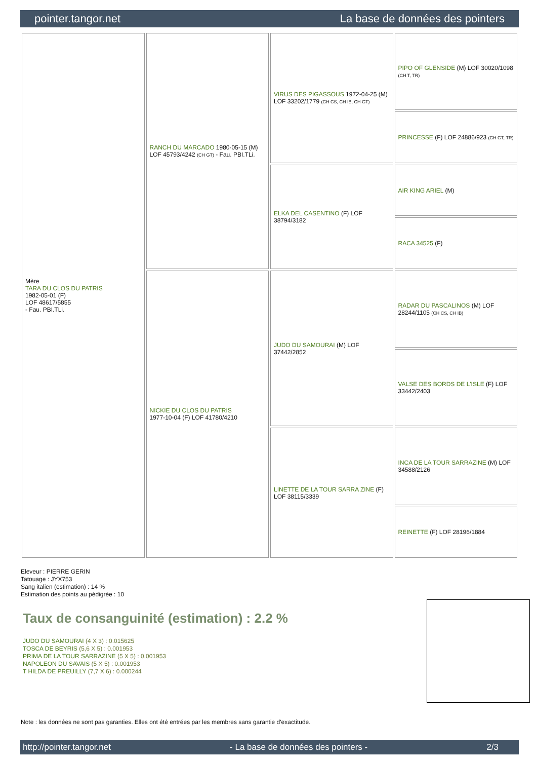pointer.tangor.net La base de données des pointers
| Mère TARA DU CLOS DU PATRIS 1982-05-01 (F) LOF 48617/5855 - Fau. PBI.TLi. | RANCH DU MARCADO 1980-05-15 (M) LOF 45793/4242 (CH GT) - Fau. PBI.TLi. | VIRUS DES PIGASSOUS 1972-04-25 (M) LOF 33202/1779 (CH CS, CH IB, CH GT) | PIPO OF GLENSIDE (M) LOF 30020/1098 (CH T, TR) |
| | | | PRINCESSE (F) LOF 24886/923 (CH GT, TR) |
| | | ELKA DEL CASENTINO (F) LOF 38794/3182 | AIR KING ARIEL (M) |
| | | | RACA 34525 (F) |
| | NICKIE DU CLOS DU PATRIS 1977-10-04 (F) LOF 41780/4210 | JUDO DU SAMOURAI (M) LOF 37442/2852 | RADAR DU PASCALINOS (M) LOF 28244/1105 (CH CS, CH IB) |
| | | | VALSE DES BORDS DE L'ISLE (F) LOF 33442/2403 |
| | | LINETTE DE LA TOUR SARRA ZINE (F) LOF 38115/3339 | INCA DE LA TOUR SARRAZINE (M) LOF 34588/2126 |
| | | | REINETTE (F) LOF 28196/1884 |
Eleveur : PIERRE GERIN
Tatouage : JYX753
Sang italien (estimation) : 14 %
Estimation des points au pédigrée : 10
Taux de consanguinité (estimation) : 2.2 %
JUDO DU SAMOURAI (4 X 3) : 0.015625
TOSCA DE BEYRIS (5,6 X 5) : 0.001953
PRIMA DE LA TOUR SARRAZINE (5 X 5) : 0.001953
NAPOLEON DU SAVAIS (5 X 5) : 0.001953
T HILDA DE PREUILLY (7,7 X 6) : 0.000244
Note : les données ne sont pas garanties. Elles ont été entrées par les membres sans garantie d'exactitude.
http://pointer.tangor.net - La base de données des pointers - 2/3